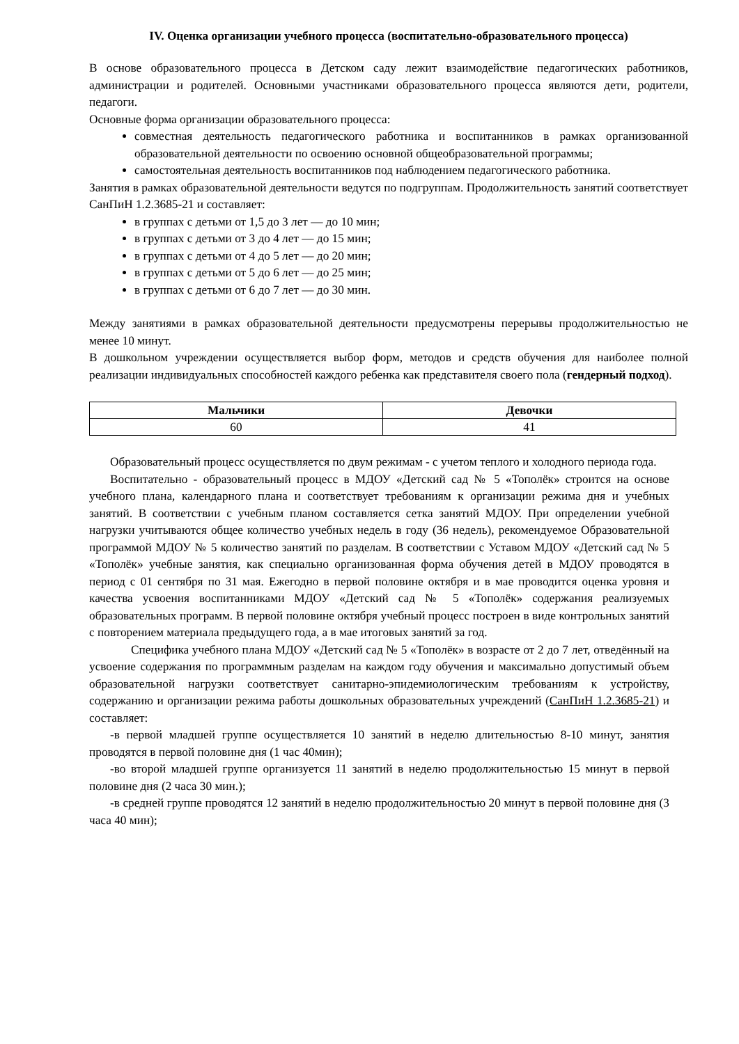IV. Оценка организации учебного процесса (воспитательно-образовательного процесса)
В основе образовательного процесса в Детском саду лежит взаимодействие педагогических работников, администрации и родителей. Основными участниками образовательного процесса являются дети, родители, педагоги.
Основные форма организации образовательного процесса:
совместная деятельность педагогического работника и воспитанников в рамках организованной образовательной деятельности по освоению основной общеобразовательной программы;
самостоятельная деятельность воспитанников под наблюдением педагогического работника.
Занятия в рамках образовательной деятельности ведутся по подгруппам. Продолжительность занятий соответствует СанПиН 1.2.3685-21 и составляет:
в группах с детьми от 1,5 до 3 лет — до 10 мин;
в группах с детьми от 3 до 4 лет — до 15 мин;
в группах с детьми от 4 до 5 лет — до 20 мин;
в группах с детьми от 5 до 6 лет — до 25 мин;
в группах с детьми от 6 до 7 лет — до 30 мин.
Между занятиями в рамках образовательной деятельности предусмотрены перерывы продолжительностью не менее 10 минут.
В дошкольном учреждении осуществляется выбор форм, методов и средств обучения для наиболее полной реализации индивидуальных способностей каждого ребенка как представителя своего пола (гендерный подход).
| Мальчики | Девочки |
| --- | --- |
| 60 | 41 |
Образовательный процесс осуществляется по двум режимам - с учетом теплого и холодного периода года.
Воспитательно - образовательный процесс в МДОУ «Детский сад № 5 «Тополёк» строится на основе учебного плана, календарного плана и соответствует требованиям к организации режима дня и учебных занятий. В соответствии с учебным планом составляется сетка занятий МДОУ. При определении учебной нагрузки учитываются общее количество учебных недель в году (36 недель), рекомендуемое Образовательной программой МДОУ № 5 количество занятий по разделам. В соответствии с Уставом МДОУ «Детский сад № 5 «Тополёк» учебные занятия, как специально организованная форма обучения детей в МДОУ проводятся в период с 01 сентября по 31 мая. Ежегодно в первой половине октября и в мае проводится оценка уровня и качества усвоения воспитанниками МДОУ «Детский сад № 5 «Тополёк» содержания реализуемых образовательных программ. В первой половине октября учебный процесс построен в виде контрольных занятий с повторением материала предыдущего года, а в мае итоговых занятий за год.
Специфика учебного плана МДОУ «Детский сад № 5 «Тополёк» в возрасте от 2 до 7 лет, отведённый на усвоение содержания по программным разделам на каждом году обучения и максимально допустимый объем образовательной нагрузки соответствует санитарно-эпидемиологическим требованиям к устройству, содержанию и организации режима работы дошкольных образовательных учреждений (СанПиН 1.2.3685-21) и составляет:
-в первой младшей группе осуществляется 10 занятий в неделю длительностью 8-10 минут, занятия проводятся в первой половине дня (1 час 40мин);
-во второй младшей группе организуется 11 занятий в неделю продолжительностью 15 минут в первой половине дня (2 часа 30 мин.);
-в средней группе проводятся 12 занятий в неделю продолжительностью 20 минут в первой половине дня (3 часа 40 мин);